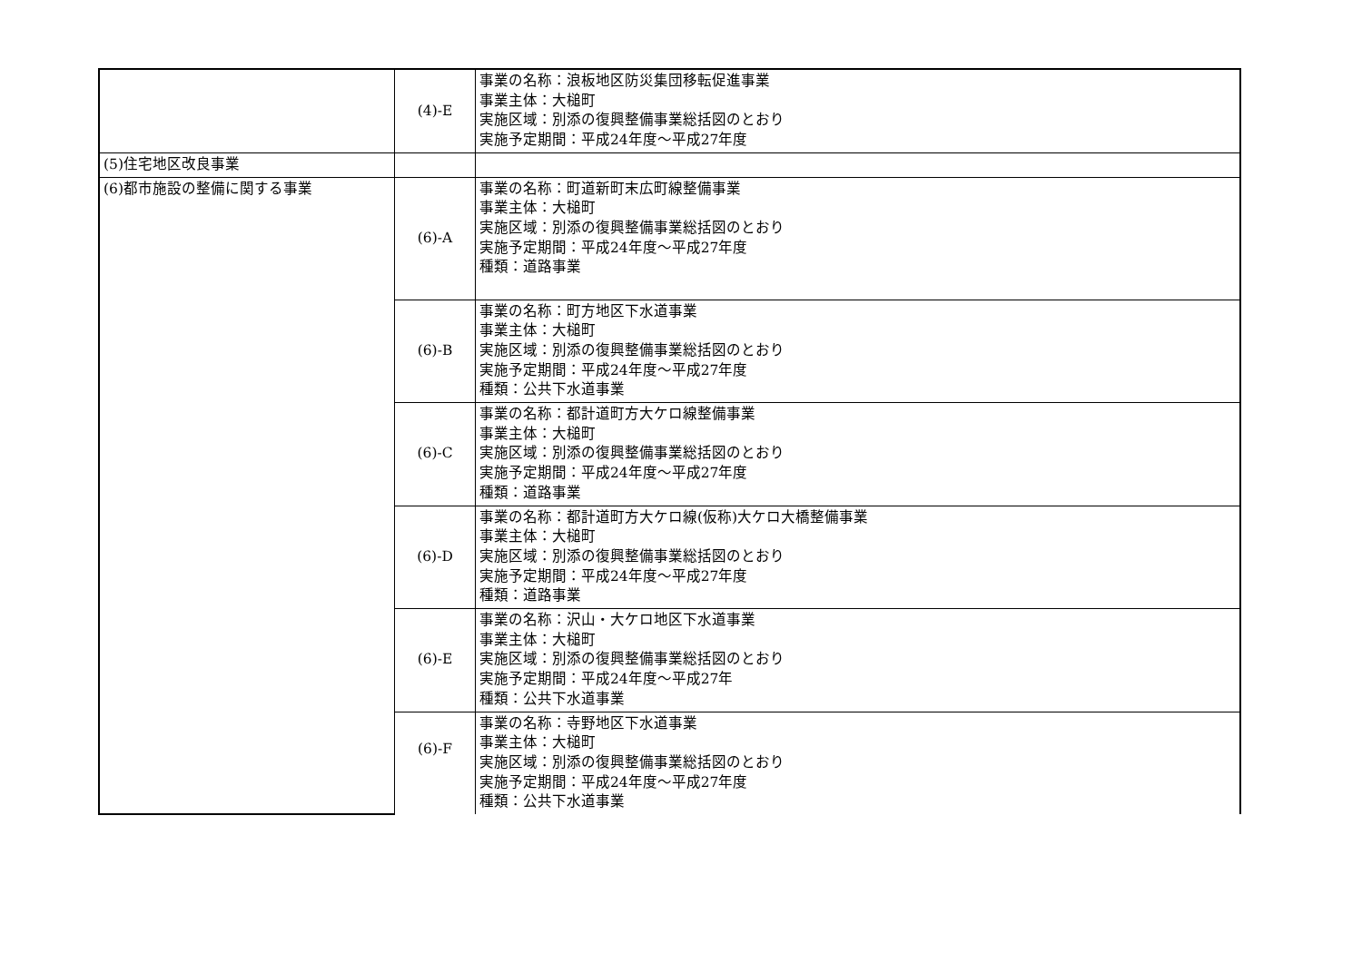| | (4)-E | 事業の名称：浪板地区防災集団移転促進事業 事業主体：大槌町 実施区域：別添の復興整備事業総括図のとおり 実施予定期間：平成24年度～平成27年度 |
| (5)住宅地区改良事業 | | |
| (6)都市施設の整備に関する事業 | (6)-A | 事業の名称：町道新町末広町線整備事業 事業主体：大槌町 実施区域：別添の復興整備事業総括図のとおり 実施予定期間：平成24年度～平成27年度 種類：道路事業 |
| | (6)-B | 事業の名称：町方地区下水道事業 事業主体：大槌町 実施区域：別添の復興整備事業総括図のとおり 実施予定期間：平成24年度～平成27年度 種類：公共下水道事業 |
| | (6)-C | 事業の名称：都計道町方大ケロ線整備事業 事業主体：大槌町 実施区域：別添の復興整備事業総括図のとおり 実施予定期間：平成24年度～平成27年度 種類：道路事業 |
| | (6)-D | 事業の名称：都計道町方大ケロ線(仮称)大ケロ大橋整備事業 事業主体：大槌町 実施区域：別添の復興整備事業総括図のとおり 実施予定期間：平成24年度～平成27年度 種類：道路事業 |
| | (6)-E | 事業の名称：沢山・大ケロ地区下水道事業 事業主体：大槌町 実施区域：別添の復興整備事業総括図のとおり 実施予定期間：平成24年度～平成27年 種類：公共下水道事業 |
| | (6)-F | 事業の名称：寺野地区下水道事業 事業主体：大槌町 実施区域：別添の復興整備事業総括図のとおり 実施予定期間：平成24年度～平成27年度 種類：公共下水道事業 |